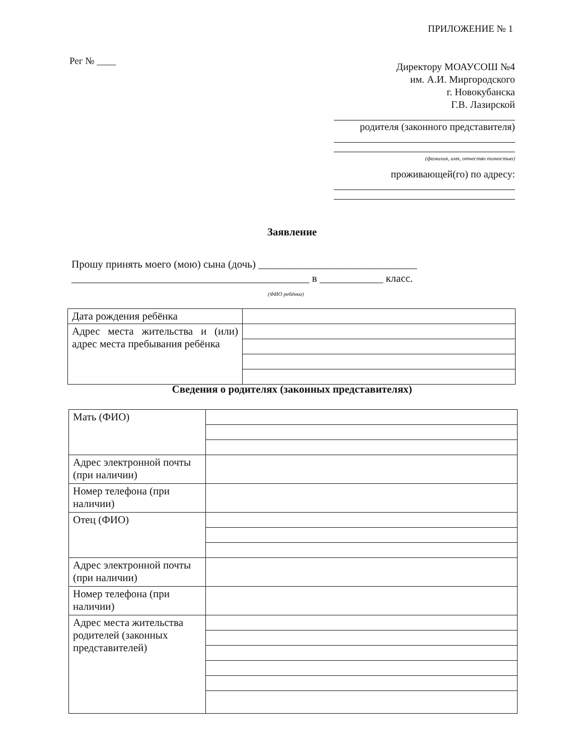ПРИЛОЖЕНИЕ № 1
Рег № ____
Директору МОАУСОШ №4
им. А.И. Миргородского
г. Новокубанска
Г.В. Лазирской
родителя (законного представителя)
(фамилия, имя, отчество полностью)
проживающей(го) по адресу:
Заявление
Прошу принять моего (мою) сына (дочь) ______________________________
_____________________________________________ в ____________ класс.
(ФИО ребёнка)
| Дата рождения ребёнка | |
| Адрес места жительства и (или) адрес места пребывания ребёнка | |
Сведения о родителях (законных представителях)
| Мать (ФИО) | |
| Адрес электронной почты (при наличии) | |
| Номер телефона (при наличии) | |
| Отец (ФИО) | |
| Адрес электронной почты (при наличии) | |
| Номер телефона (при наличии) | |
| Адрес места жительства родителей (законных представителей) | |